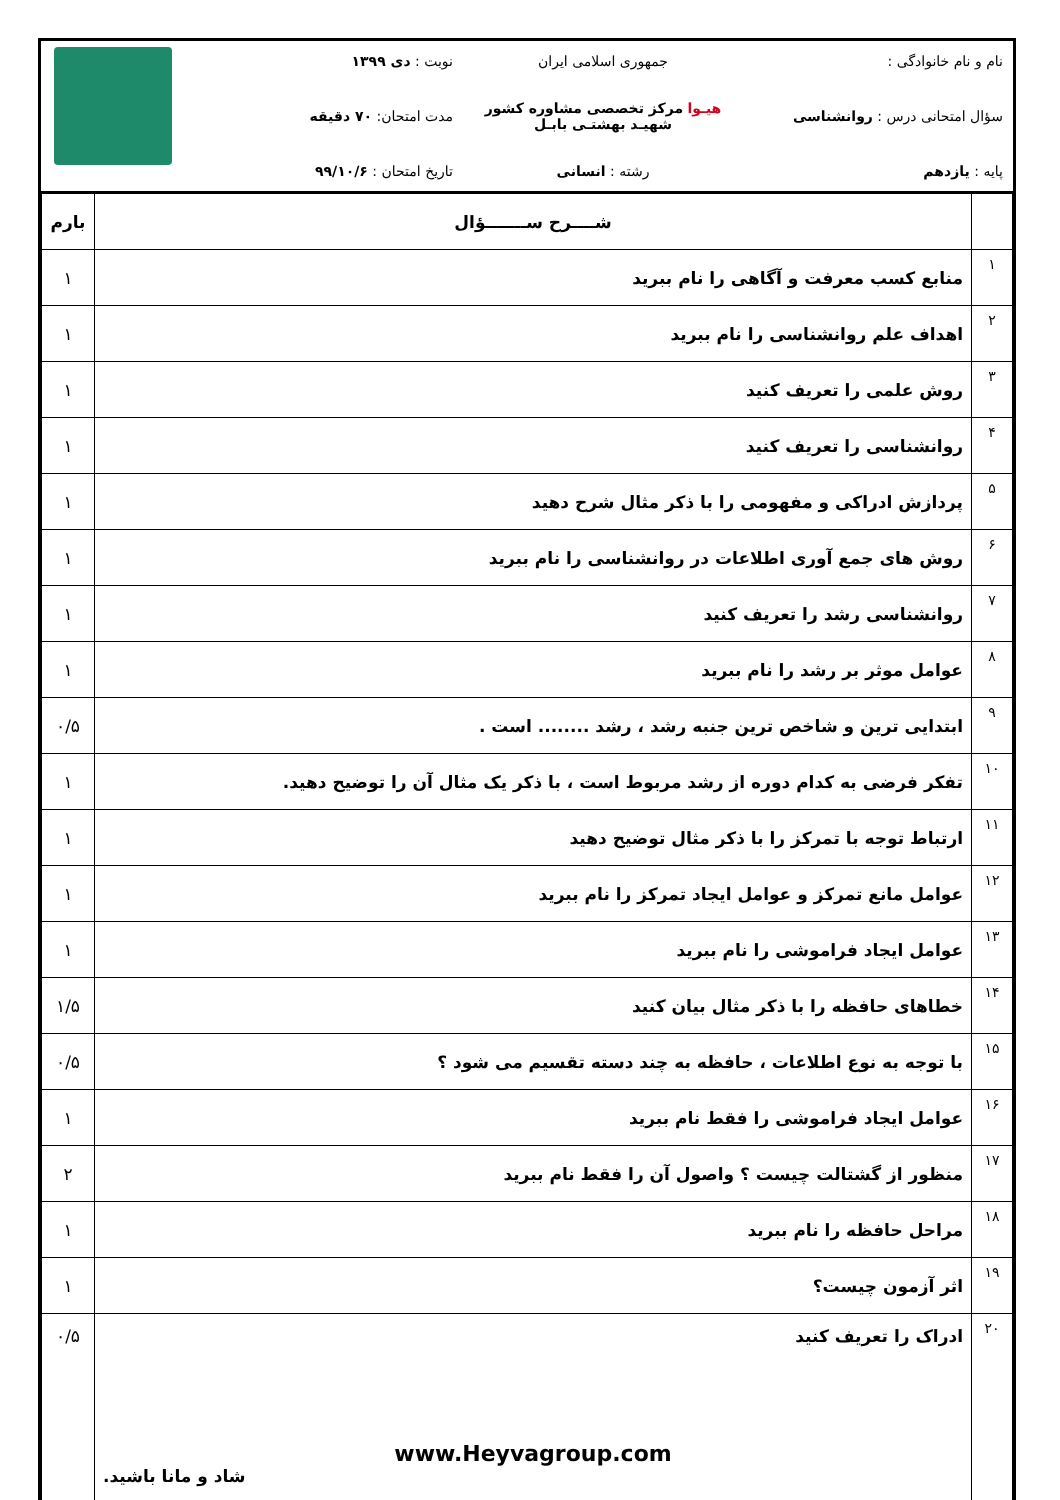نام و نام خانوادگی :
سؤال امتحانی درس : روانشناسی
پایه : یازدهم
جمهوری اسلامی ایران
هیـوا مرکز تخصصی مشاوره کشور
شهیـد بهشتـی بابـل
رشته : انسانی
نوبت : دی ۱۳۹۹
مدت امتحان: ۷۰ دقیقه
تاریخ امتحان : ۹۹/۱۰/۶
| | شــــرح ســـــــؤال | بارم |
| --- | --- | --- |
| ۱ | منابع کسب معرفت و آگاهی را نام ببرید | ۱ |
| ۲ | اهداف علم روانشناسی را نام ببرید | ۱ |
| ۳ | روش علمی را تعریف کنید | ۱ |
| ۴ | روانشناسی را تعریف کنید | ۱ |
| ۵ | پردازش ادراکی و مفهومی را با ذکر مثال شرح دهید | ۱ |
| ۶ | روش های جمع آوری اطلاعات در روانشناسی را نام ببرید | ۱ |
| ۷ | روانشناسی رشد را تعریف کنید | ۱ |
| ۸ | عوامل موثر بر رشد را نام ببرید | ۱ |
| ۹ | ابتدایی ترین و شاخص ترین جنبه رشد ، رشد ........ است . | ۰/۵ |
| ۱۰ | تفکر فرضی به کدام دوره از رشد مربوط است ، با ذکر یک مثال آن را توضیح دهید. | ۱ |
| ۱۱ | ارتباط توجه با تمرکز را با ذکر مثال توضیح دهید | ۱ |
| ۱۲ | عوامل مانع تمرکز و عوامل ایجاد تمرکز را نام ببرید | ۱ |
| ۱۳ | عوامل ایجاد فراموشی را نام ببرید | ۱ |
| ۱۴ | خطاهای حافظه را با ذکر مثال بیان کنید | ۱/۵ |
| ۱۵ | با توجه به نوع اطلاعات ، حافظه به چند دسته تقسیم می شود ؟ | ۰/۵ |
| ۱۶ | عوامل ایجاد فراموشی را فقط نام ببرید | ۱ |
| ۱۷ | منظور از گشتالت چیست ؟ واصول آن را فقط نام ببرید | ۲ |
| ۱۸ | مراحل حافظه را نام ببرید | ۱ |
| ۱۹ | اثر آزمون چیست؟ | ۱ |
| ۲۰ | ادراک را تعریف کنید www.Heyvagroup.com شاد و مانا باشید. | ۰/۵ |